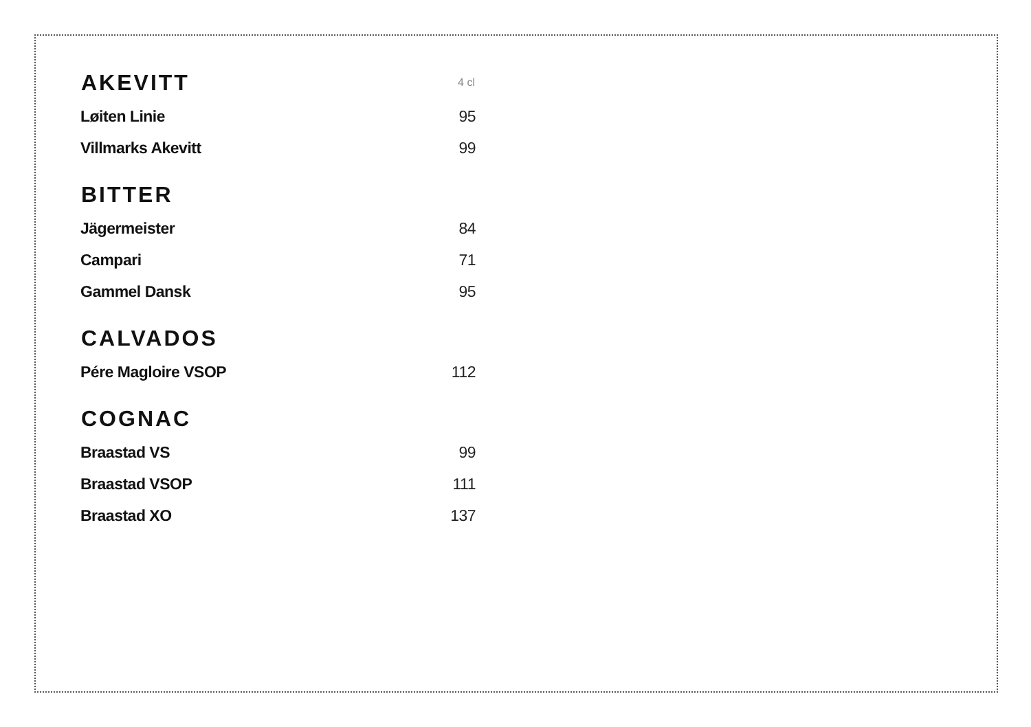| AKEVITT | 4 cl |
| --- | --- |
| Løiten Linie | 95 |
| Villmarks Akevitt | 99 |
| BITTER | |
| Jägermeister | 84 |
| Campari | 71 |
| Gammel Dansk | 95 |
| CALVADOS | |
| Pére Magloire VSOP | 112 |
| COGNAC | |
| Braastad VS | 99 |
| Braastad VSOP | 111 |
| Braastad XO | 137 |